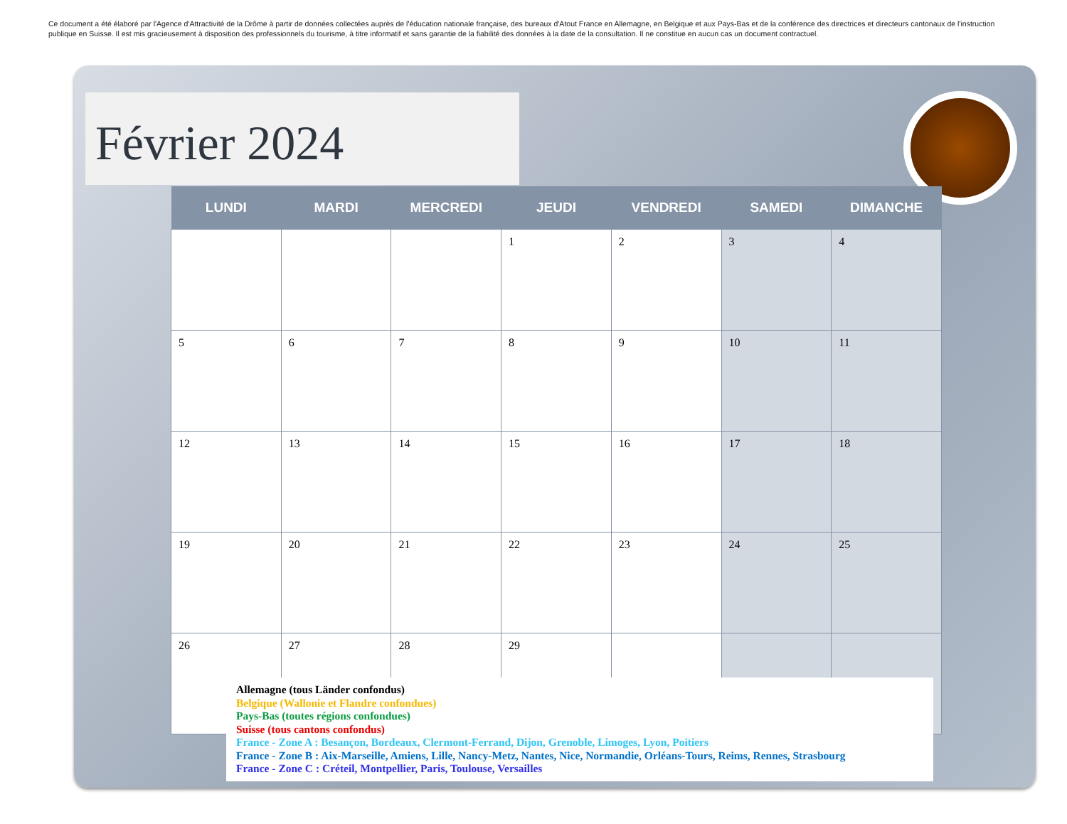Ce document a été élaboré par l'Agence d'Attractivité de la Drôme à partir de données collectées auprès de l'éducation nationale française, des bureaux d'Atout France en Allemagne, en Belgique et aux Pays-Bas et de la conférence des directrices et directeurs cantonaux de l'instruction publique en Suisse. Il est mis gracieusement à disposition des professionnels du tourisme, à titre informatif et sans garantie de la fiabilité des données à la date de la consultation. Il ne constitue en aucun cas un document contractuel.
Février 2024
| LUNDI | MARDI | MERCREDI | JEUDI | VENDREDI | SAMEDI | DIMANCHE |
| --- | --- | --- | --- | --- | --- | --- |
| | | | 1 | 2 | 3 | 4 |
| 5 | 6 | 7 | 8 | 9 | 10 | 11 |
| 12 | 13 | 14 | 15 | 16 | 17 | 18 |
| 19 | 20 | 21 | 22 | 23 | 24 | 25 |
| 26 | 27 | 28 | 29 | | | |
Allemagne (tous Länder confondus)
Belgique (Wallonie et Flandre confondues)
Pays-Bas (toutes régions confondues)
Suisse (tous cantons confondus)
France - Zone A : Besançon, Bordeaux, Clermont-Ferrand, Dijon, Grenoble, Limoges, Lyon, Poitiers
France - Zone B : Aix-Marseille, Amiens, Lille, Nancy-Metz, Nantes, Nice, Normandie, Orléans-Tours, Reims, Rennes, Strasbourg
France - Zone C : Créteil, Montpellier, Paris, Toulouse, Versailles